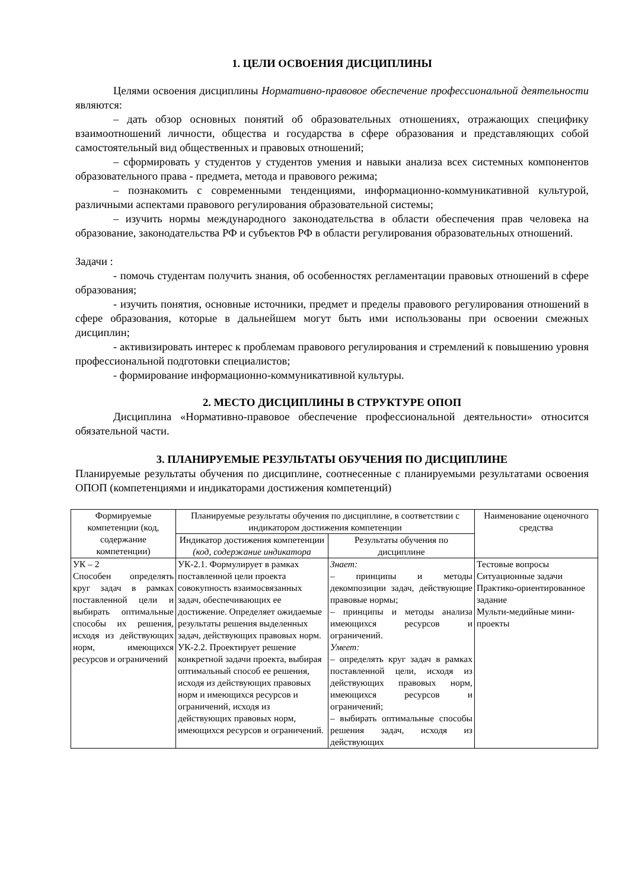1. ЦЕЛИ ОСВОЕНИЯ ДИСЦИПЛИНЫ
Целями освоения дисциплины Нормативно-правовое обеспечение профессиональной деятельности являются:
– дать обзор основных понятий об образовательных отношениях, отражающих специфику взаимоотношений личности, общества и государства в сфере образования и представляющих собой самостоятельный вид общественных и правовых отношений;
– сформировать у студентов у студентов умения и навыки анализа всех системных компонентов образовательного права - предмета, метода и правового режима;
– познакомить с современными тенденциями, информационно-коммуникативной культурой, различными аспектами правового регулирования образовательной системы;
– изучить нормы международного законодательства в области обеспечения прав человека на образование, законодательства РФ и субъектов РФ в области регулирования образовательных отношений.
Задачи :
- помочь студентам получить знания, об особенностях регламентации правовых отношений в сфере образования;
- изучить понятия, основные источники, предмет и пределы правового регулирования отношений в сфере образования, которые в дальнейшем могут быть ими использованы при освоении смежных дисциплин;
- активизировать интерес к проблемам правового регулирования и стремлений к повышению уровня профессиональной подготовки специалистов;
- формирование информационно-коммуникативной культуры.
2. МЕСТО ДИСЦИПЛИНЫ В СТРУКТУРЕ ОПОП
Дисциплина «Нормативно-правовое обеспечение профессиональной деятельности» относится обязательной части.
3. ПЛАНИРУЕМЫЕ РЕЗУЛЬТАТЫ ОБУЧЕНИЯ ПО ДИСЦИПЛИНЕ
Планируемые результаты обучения по дисциплине, соотнесенные с планируемыми результатами освоения ОПОП (компетенциями и индикаторами достижения компетенций)
| Формируемые компетенции (код, содержание компетенции) | Планируемые результаты обучения по дисциплине, в соответствии с индикатором достижения компетенции | | Наименование оценочного средства |
| --- | --- | --- | --- |
| | Индикатор достижения компетенции (код, содержание индикатора | Результаты обучения по дисциплине | |
| УК – 2 Способен определять круг задач в рамках поставленной цели и выбирать оптимальные способы их решения, исходя из действующих норм, имеющихся ресурсов и ограничений | УК-2.1. Формулирует в рамках поставленной цели проекта совокупность взаимосвязанных задач, обеспечивающих ее достижение. Определяет ожидаемые результаты решения выделенных задач, действующих правовых норм. УК-2.2. Проектирует решение конкретной задачи проекта, выбирая оптимальный способ ее решения, исходя из действующих правовых норм и имеющихся ресурсов и ограничений, исходя из действующих правовых норм, имеющихся ресурсов и ограничений. | Знает: – принципы и методы декомпозиции задач, действующие правовые нормы; – принципы и методы анализа имеющихся ресурсов и ограничений. Умеет: – определять круг задач в рамках поставленной цели, исходя из действующих правовых норм, имеющихся ресурсов и ограничений; – выбирать оптимальные способы решения задач, исходя из действующих | Тестовые вопросы Ситуационные задачи Практико-ориентированное задание Мульти-медийные мини-проекты |